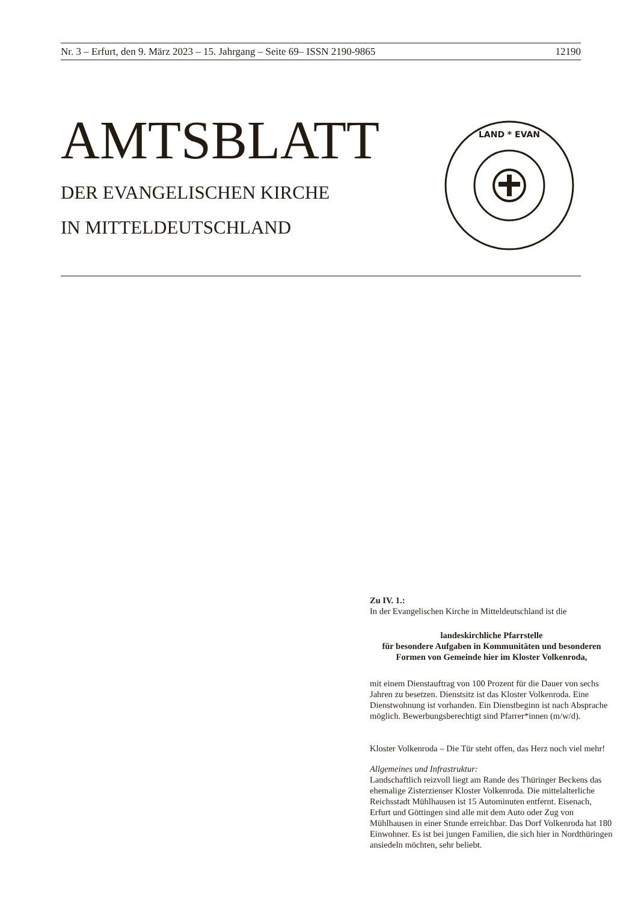Nr. 3 – Erfurt, den 9. März 2023 – 15. Jahrgang – Seite 69– ISSN 2190-9865 12190
AMTSBLATT
DER EVANGELISCHEN KIRCHE
IN MITTELDEUTSCHLAND
LAND * EVAN
Zu IV. 1.:
In der Evangelischen Kirche in Mitteldeutschland ist die
landeskirchliche Pfarrstelle
für besondere Aufgaben in Kommunitäten und besonderen Formen von Gemeinde hier im Kloster Volkenroda,
mit einem Dienstauftrag von 100 Prozent für die Dauer von sechs Jahren zu besetzen. Dienstsitz ist das Kloster Volkenroda. Eine Dienstwohnung ist vorhanden. Ein Dienstbeginn ist nach Absprache möglich. Bewerbungsberechtigt sind Pfarrer*innen (m/w/d).
Kloster Volkenroda – Die Tür steht offen, das Herz noch viel mehr!
Allgemeines und Infrastruktur:
Landschaftlich reizvoll liegt am Rande des Thüringer Beckens das ehemalige Zisterzienser Kloster Volkenroda. Die mittelalterliche Reichsstadt Mühlhausen ist 15 Autominuten entfernt. Eisenach, Erfurt und Göttingen sind alle mit dem Auto oder Zug von Mühlhausen in einer Stunde erreichbar. Das Dorf Volkenroda hat 180 Einwohner. Es ist bei jungen Familien, die sich hier in Nordthüringen ansiedeln möchten, sehr beliebt.